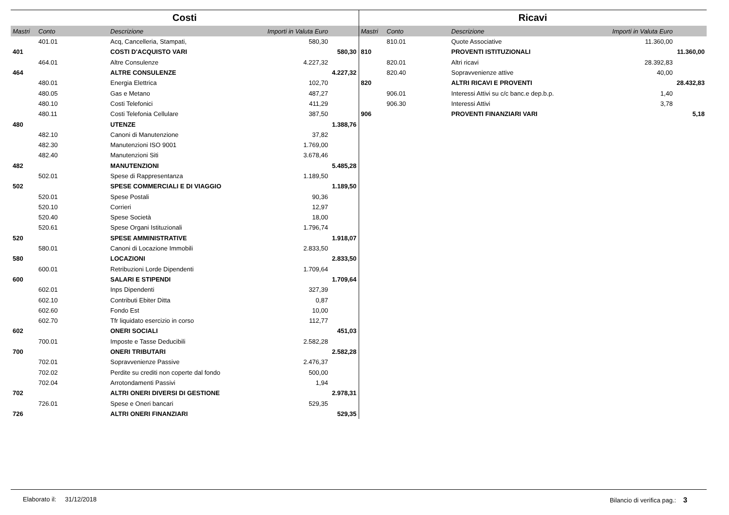Costi
| Mastri | Conto | Descrizione | Importi in Valuta Euro | |
| --- | --- | --- | --- | --- |
| | 401.01 | Acq, Cancelleria, Stampati, | 580,30 | |
| 401 | | COSTI D'ACQUISTO VARI | | 580,30 |
| | 464.01 | Altre Consulenze | 4.227,32 | |
| 464 | | ALTRE CONSULENZE | | 4.227,32 |
| | 480.01 | Energia Elettrica | 102,70 | |
| | 480.05 | Gas e Metano | 487,27 | |
| | 480.10 | Costi Telefonici | 411,29 | |
| | 480.11 | Costi Telefonia Cellulare | 387,50 | |
| 480 | | UTENZE | | 1.388,76 |
| | 482.10 | Canoni di Manutenzione | 37,82 | |
| | 482.30 | Manutenzioni ISO 9001 | 1.769,00 | |
| | 482.40 | Manutenzioni Siti | 3.678,46 | |
| 482 | | MANUTENZIONI | | 5.485,28 |
| | 502.01 | Spese di Rappresentanza | 1.189,50 | |
| 502 | | SPESE COMMERCIALI E DI VIAGGIO | | 1.189,50 |
| | 520.01 | Spese Postali | 90,36 | |
| | 520.10 | Corrieri | 12,97 | |
| | 520.40 | Spese Società | 18,00 | |
| | 520.61 | Spese Organi Istituzionali | 1.796,74 | |
| 520 | | SPESE AMMINISTRATIVE | | 1.918,07 |
| | 580.01 | Canoni di Locazione Immobili | 2.833,50 | |
| 580 | | LOCAZIONI | | 2.833,50 |
| | 600.01 | Retribuzioni Lorde Dipendenti | 1.709,64 | |
| 600 | | SALARI E STIPENDI | | 1.709,64 |
| | 602.01 | Inps Dipendenti | 327,39 | |
| | 602.10 | Contributi Ebiter Ditta | 0,87 | |
| | 602.60 | Fondo Est | 10,00 | |
| | 602.70 | Tfr liquidato esercizio in corso | 112,77 | |
| 602 | | ONERI SOCIALI | | 451,03 |
| | 700.01 | Imposte e Tasse Deducibili | 2.582,28 | |
| 700 | | ONERI TRIBUTARI | | 2.582,28 |
| | 702.01 | Sopravvenienze Passive | 2.476,37 | |
| | 702.02 | Perdite su crediti non coperte dal fondo | 500,00 | |
| | 702.04 | Arrotondamenti Passivi | 1,94 | |
| 702 | | ALTRI ONERI DIVERSI DI GESTIONE | | 2.978,31 |
| | 726.01 | Spese e Oneri bancari | 529,35 | |
| 726 | | ALTRI ONERI FINANZIARI | | 529,35 |
Ricavi
| Mastri | Conto | Descrizione | Importi in Valuta Euro | |
| --- | --- | --- | --- | --- |
| | 810.01 | Quote Associative | 11.360,00 | |
| 810 | | PROVENTI ISTITUZIONALI | | 11.360,00 |
| | 820.01 | Altri ricavi | 28.392,83 | |
| | 820.40 | Sopravvenienze attive | 40,00 | |
| 820 | | ALTRI RICAVI E PROVENTI | | 28.432,83 |
| | 906.01 | Interessi Attivi su c/c banc.e dep.b.p. | 1,40 | |
| | 906.30 | Interessi Attivi | 3,78 | |
| 906 | | PROVENTI FINANZIARI VARI | | 5,18 |
Elaborato il: 31/12/2018 Bilancio di verifica pag.: 3